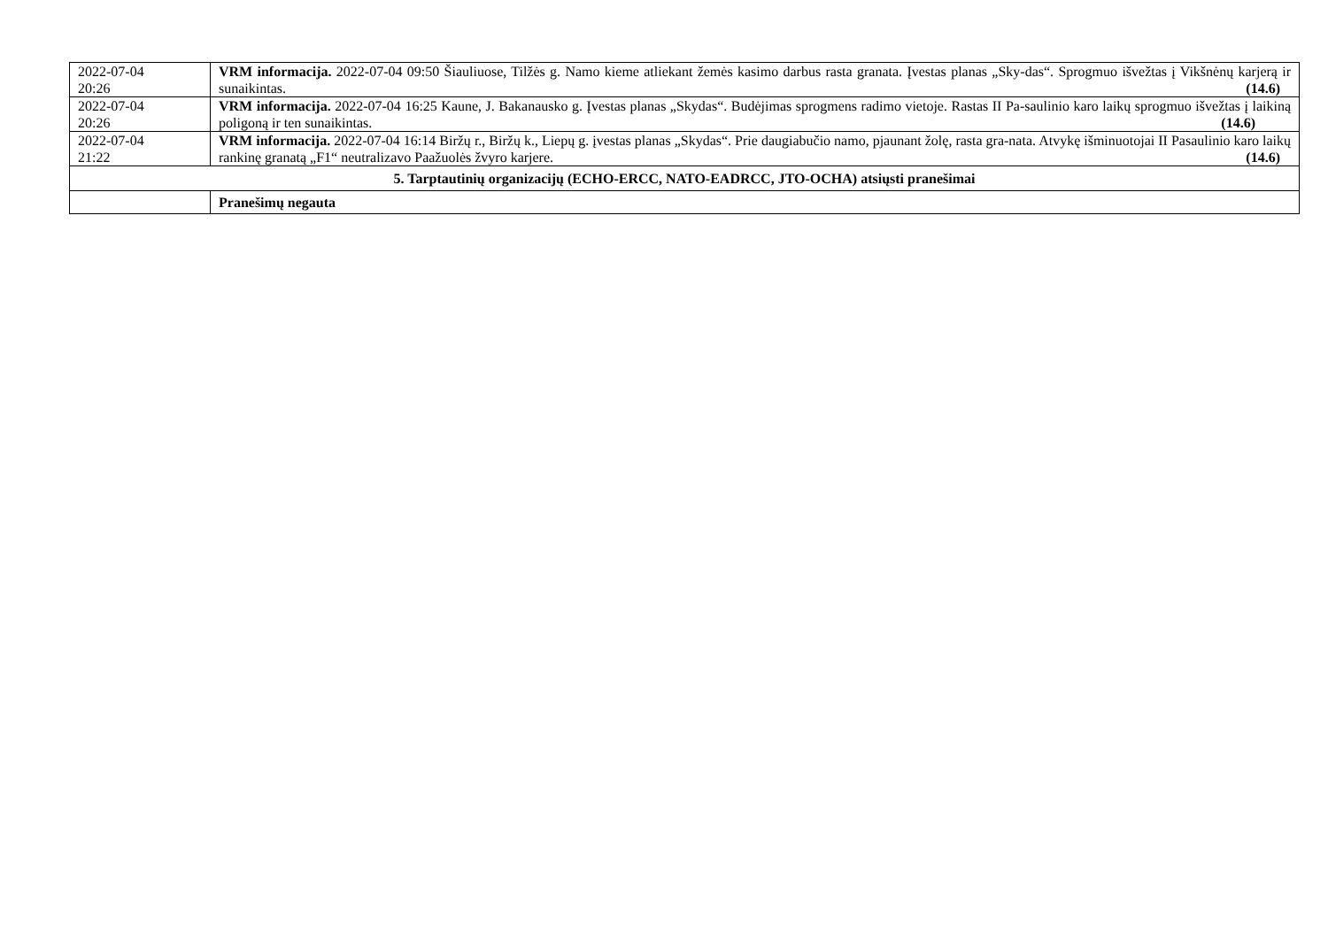| 2022-07-04 20:26 | VRM informacija. 2022-07-04 09:50 Šiauliuose, Tilžės g. Namo kieme atliekant žemės kasimo darbus rasta granata. Įvestas planas „Sky-das“. Sprogmuo išvežtas į Vikšnėnų karjerą ir sunaikintas. (14.6) |
| 2022-07-04 20:26 | VRM informacija. 2022-07-04 16:25 Kaune, J. Bakanausko g. Įvestas planas „Skydas“. Budėjimas sprogmens radimo vietoje. Rastas II Pa-saulinio karo laikų sprogmuo išvežtas į laikiną poligoną ir ten sunaikintas. (14.6) |
| 2022-07-04 21:22 | VRM informacija. 2022-07-04 16:14 Biržų r., Biržų k., Liepų g. įvestas planas „Skydas“. Prie daugiabučio namo, pjaunant žolę, rasta gra-nata. Atvykę išminuotojai II Pasaulinio karo laikų rankinę granatą „F1“ neutralizavo Paažuolės žvyro karjere. (14.6) |
| 5. Tarptautinių organizacijų (ECHO-ERCC, NATO-EADRCC, JTO-OCHA) atsiųsti pranešimai | |
| | Pranešimų negauta |